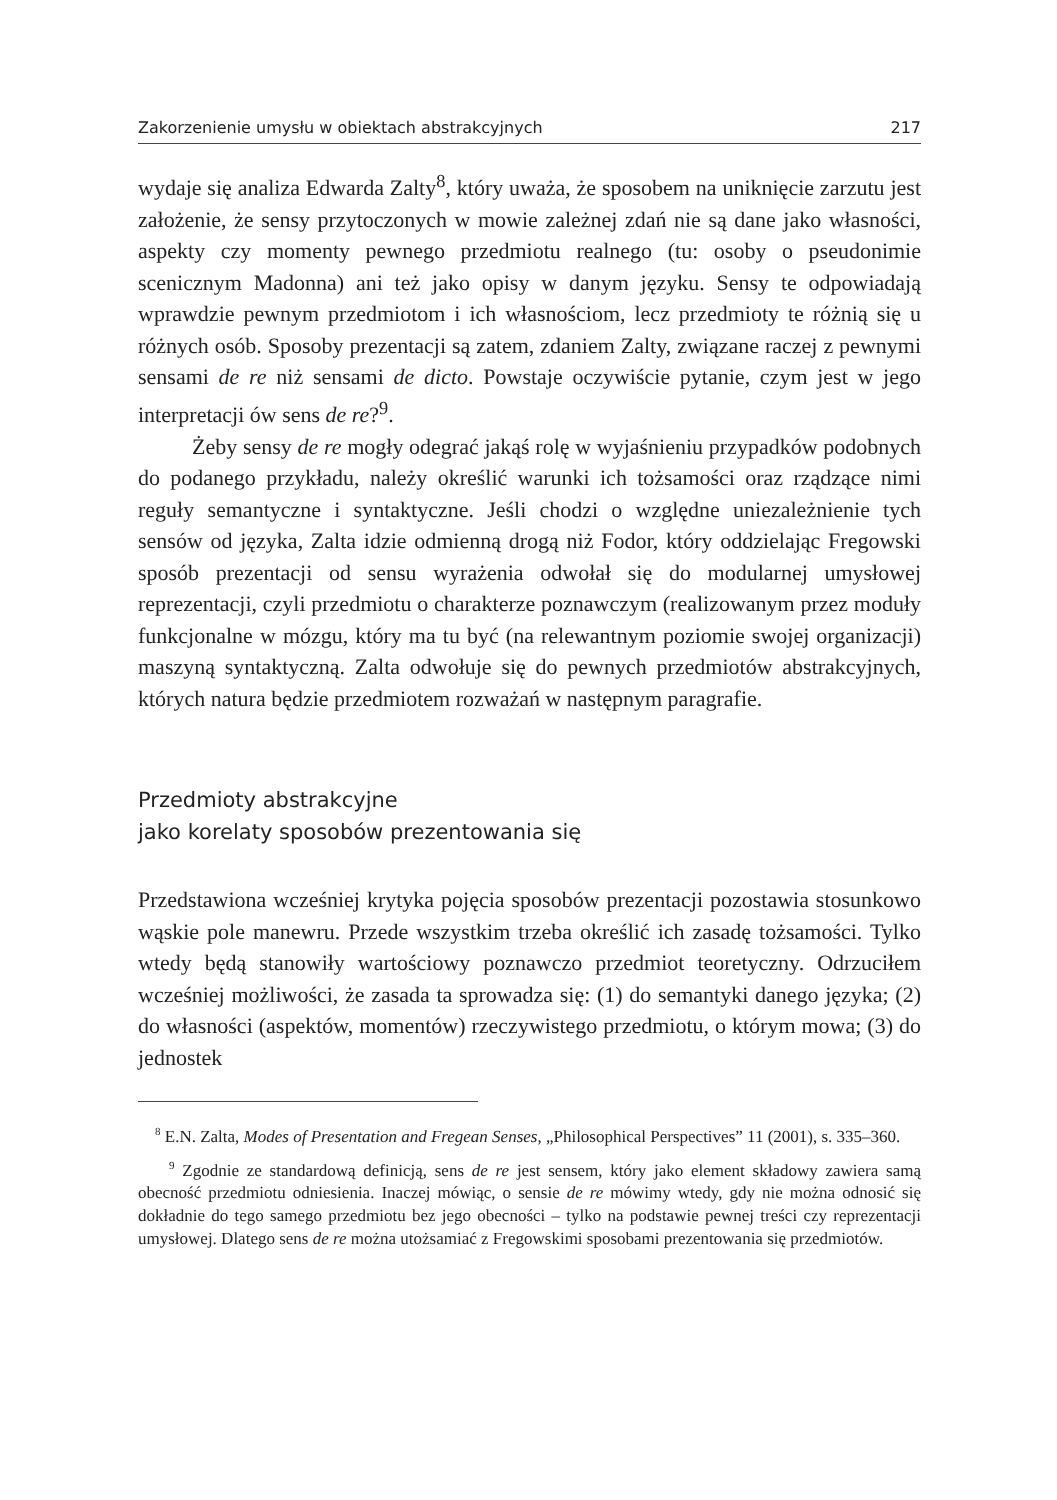Zakorzenienie umysłu w obiektach abstrakcyjnych 217
wydaje się analiza Edwarda Zalty<sup>8</sup>, który uważa, że sposobem na uniknięcie zarzutu jest założenie, że sensy przytoczonych w mowie zależnej zdań nie są dane jako własności, aspekty czy momenty pewnego przedmiotu realnego (tu: osoby o pseudonimie scenicznym Madonna) ani też jako opisy w danym języku. Sensy te odpowiadają wprawdzie pewnym przedmiotom i ich własnościom, lecz przedmioty te różnią się u różnych osób. Sposoby prezentacji są zatem, zdaniem Zalty, związane raczej z pewnymi sensami de re niż sensami de dicto. Powstaje oczywiście pytanie, czym jest w jego interpretacji ów sens de re?<sup>9</sup>.
Żeby sensy de re mogły odegrać jakąś rolę w wyjaśnieniu przypadków podobnych do podanego przykładu, należy określić warunki ich tożsamości oraz rządzące nimi reguły semantyczne i syntaktyczne. Jeśli chodzi o względne uniezależnienie tych sensów od języka, Zalta idzie odmienną drogą niż Fodor, który oddzielając Fregowski sposób prezentacji od sensu wyrażenia odwołał się do modularnej umysłowej reprezentacji, czyli przedmiotu o charakterze poznawczym (realizowanym przez moduły funkcjonalne w mózgu, który ma tu być (na relewantnym poziomie swojej organizacji) maszyną syntaktyczną. Zalta odwołuje się do pewnych przedmiotów abstrakcyjnych, których natura będzie przedmiotem rozważań w następnym paragrafie.
Przedmioty abstrakcyjne
jako korelaty sposobów prezentowania się
Przedstawiona wcześniej krytyka pojęcia sposobów prezentacji pozostawia stosunkowo wąskie pole manewru. Przede wszystkim trzeba określić ich zasadę tożsamości. Tylko wtedy będą stanowiły wartościowy poznawczo przedmiot teoretyczny. Odrzuciłem wcześniej możliwości, że zasada ta sprowadza się: (1) do semantyki danego języka; (2) do własności (aspektów, momentów) rzeczywistego przedmiotu, o którym mowa; (3) do jednostek
<sup>8</sup> E.N. Zalta, Modes of Presentation and Fregean Senses, „Philosophical Perspectives” 11 (2001), s. 335–360.
<sup>9</sup> Zgodnie ze standardową definicją, sens de re jest sensem, który jako element składowy zawiera samą obecność przedmiotu odniesienia. Inaczej mówiąc, o sensie de re mówimy wtedy, gdy nie można odnosić się dokładnie do tego samego przedmiotu bez jego obecności – tylko na podstawie pewnej treści czy reprezentacji umysłowej. Dlatego sens de re można utożsamiać z Fregowskimi sposobami prezentowania się przedmiotów.